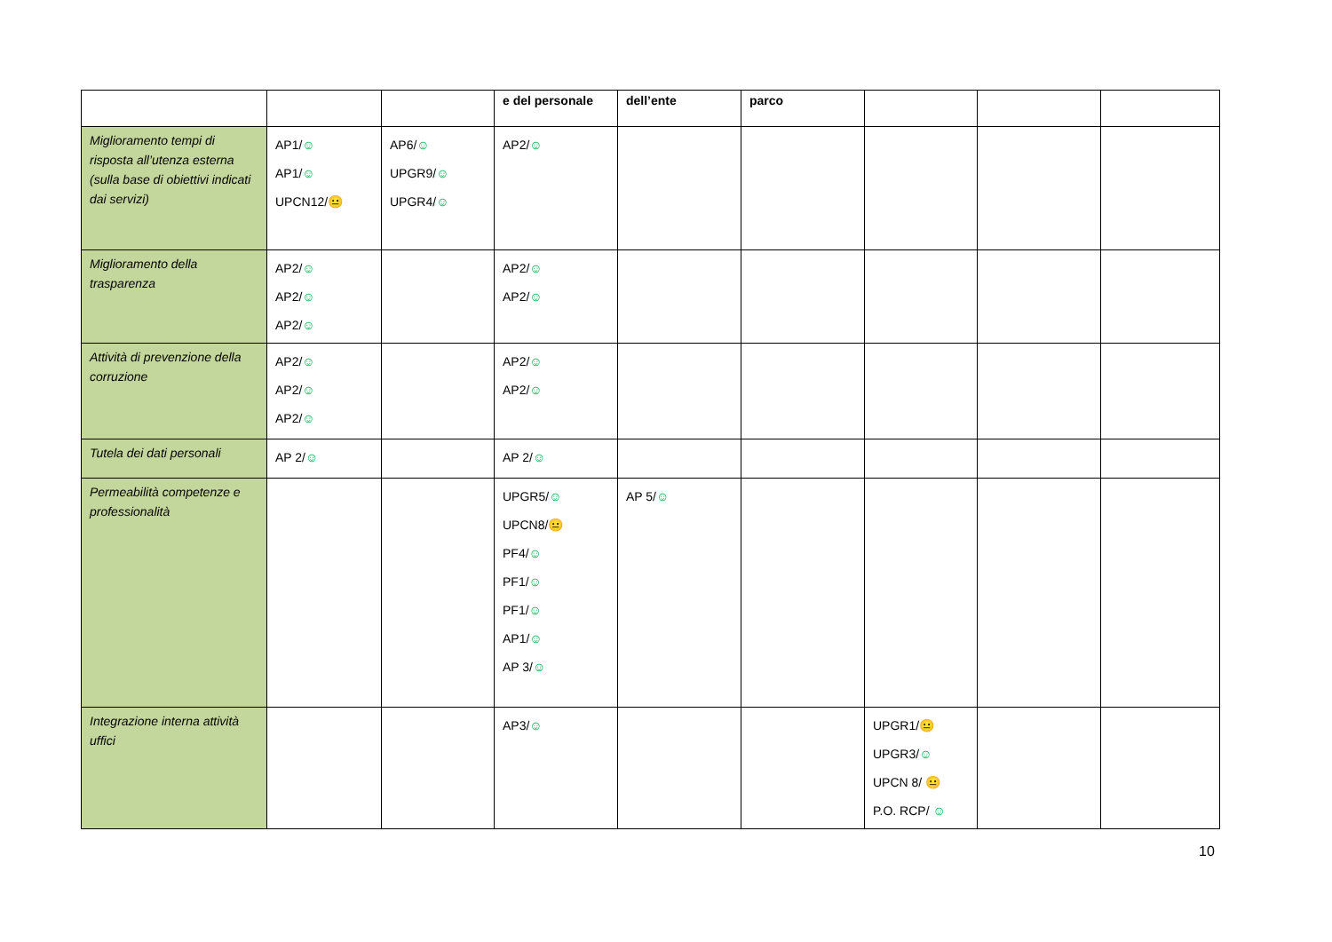| | | | e del personale | dell’ente | parco | | | |
| --- | --- | --- | --- | --- | --- | --- | --- | --- |
| Miglioramento tempi di risposta all’utenza esterna (sulla base di obiettivi indicati dai servizi) | AP1/ ☺ AP1/ ☺ UPCN12/ 😐 | AP6/ ☺ UPGR9/ ☺ UPGR4/ ☺ | AP2/ ☺ | | | | | |
| Miglioramento della trasparenza | AP2/ ☺ AP2/ ☺ AP2/ ☺ | | AP2/ ☺ AP2/ ☺ | | | | | |
| Attività di prevenzione della corruzione | AP2/ ☺ AP2/ ☺ AP2/ ☺ | | AP2/ ☺ AP2/ ☺ | | | | | |
| Tutela dei dati personali | AP 2/ ☺ | | AP 2/ ☺ | | | | | |
| Permeabilità competenze e professionalità | | | UPGR5/ ☺ UPCN8/ 😐 PF4/ ☺ PF1/ ☺ PF1/ ☺ AP1/ ☺ AP 3/ ☺ | AP 5/ ☺ | | | | |
| Integrazione interna attività uffici | | | AP3/ ☺ | | | UPGR1/ 😐 UPGR3/ ☺ UPCN 8/ 😐 P.O. RCP/ ☺ | | |
10